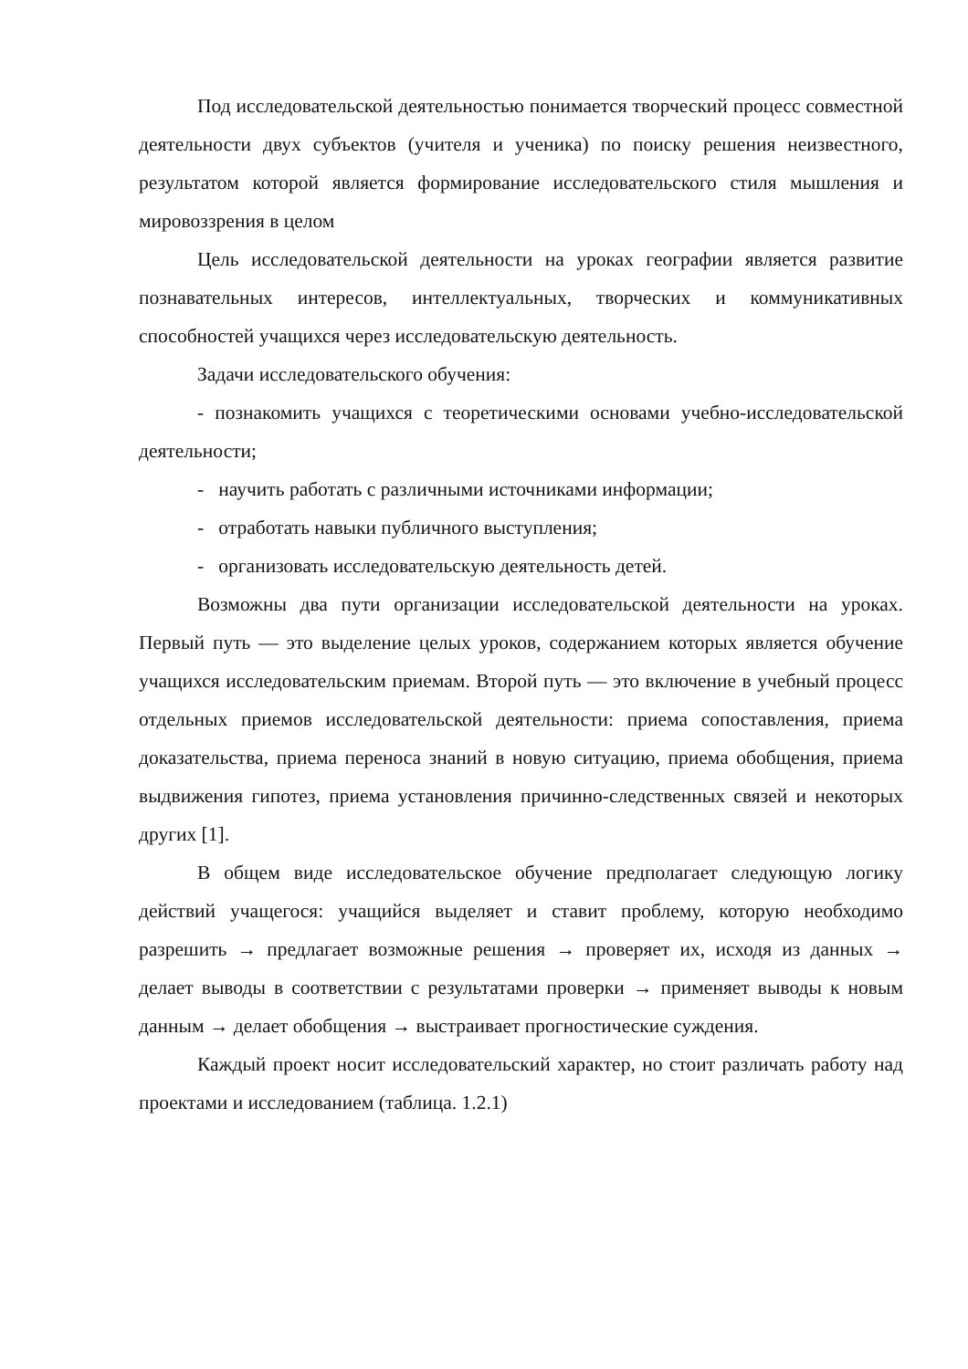Под исследовательской деятельностью понимается творческий процесс совместной деятельности двух субъектов (учителя и ученика) по поиску решения неизвестного, результатом которой является формирование исследовательского стиля мышления и мировоззрения в целом
Цель исследовательской деятельности на уроках географии является развитие познавательных интересов, интеллектуальных, творческих и коммуникативных способностей учащихся через исследовательскую деятельность.
Задачи исследовательского обучения:
- познакомить учащихся с теоретическими основами учебно-исследовательской деятельности;
- научить работать с различными источниками информации;
- отработать навыки публичного выступления;
- организовать исследовательскую деятельность детей.
Возможны два пути организации исследовательской деятельности на уроках. Первый путь — это выделение целых уроков, содержанием которых является обучение учащихся исследовательским приемам. Второй путь — это включение в учебный процесс отдельных приемов исследовательской деятельности: приема сопоставления, приема доказательства, приема переноса знаний в новую ситуацию, приема обобщения, приема выдвижения гипотез, приема установления причинно-следственных связей и некоторых других [1].
В общем виде исследовательское обучение предполагает следующую логику действий учащегося: учащийся выделяет и ставит проблему, которую необходимо разрешить → предлагает возможные решения → проверяет их, исходя из данных → делает выводы в соответствии с результатами проверки → применяет выводы к новым данным → делает обобщения → выстраивает прогностические суждения.
Каждый проект носит исследовательский характер, но стоит различать работу над проектами и исследованием (таблица. 1.2.1)